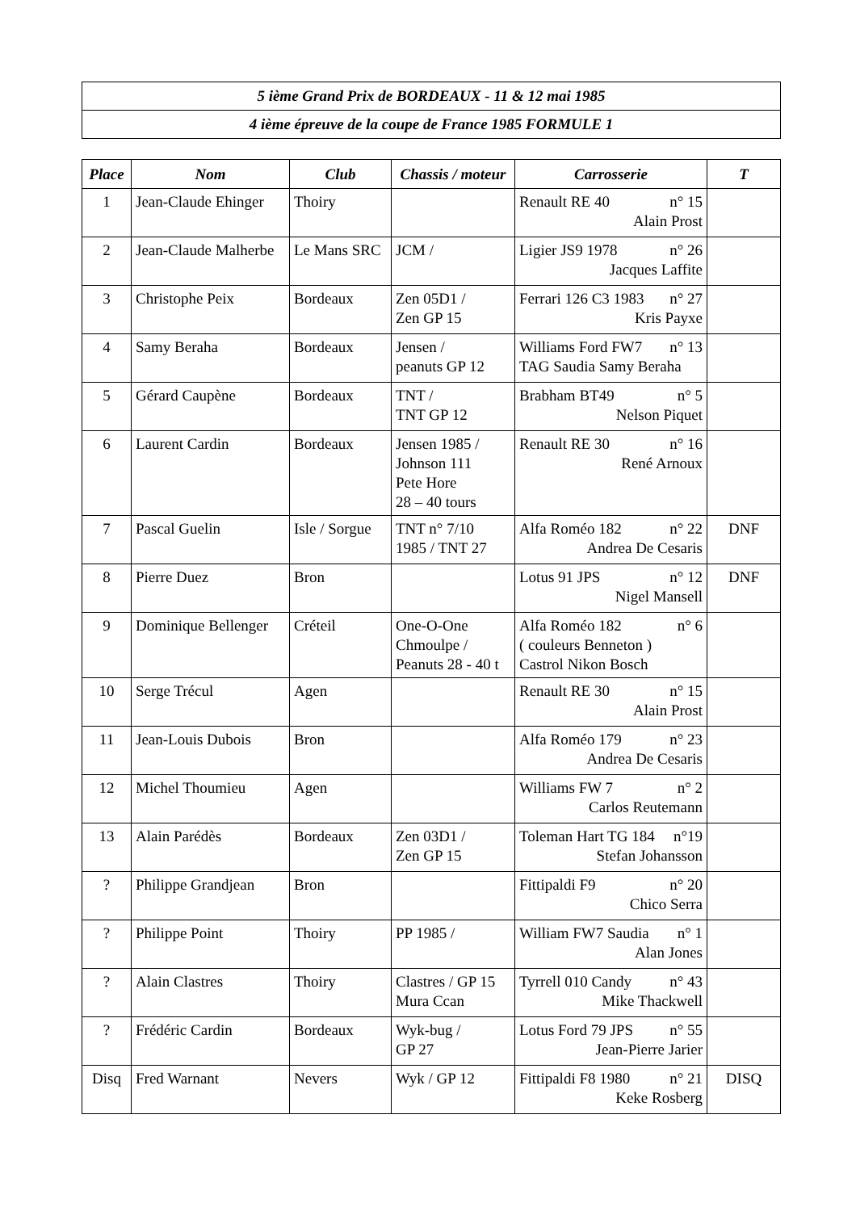| 5 ième Grand Prix de BORDEAUX - 11 & 12 mai 1985 |
| 4 ième épreuve de la coupe de France 1985 FORMULE 1 |
| Place | Nom | Club | Chassis / moteur | Carrosserie | T |
| --- | --- | --- | --- | --- | --- |
| 1 | Jean-Claude Ehinger | Thoiry | | Renault RE 40 n° 15 Alain Prost | |
| 2 | Jean-Claude Malherbe | Le Mans SRC | JCM / | Ligier JS9 1978 n° 26 Jacques Laffite | |
| 3 | Christophe Peix | Bordeaux | Zen 05D1 / Zen GP 15 | Ferrari 126 C3 1983 n° 27 Kris Payxe | |
| 4 | Samy Beraha | Bordeaux | Jensen / peanuts GP 12 | Williams Ford FW7 n° 13 TAG Saudia Samy Beraha | |
| 5 | Gérard Caupène | Bordeaux | TNT / TNT GP 12 | Brabham BT49 n° 5 Nelson Piquet | |
| 6 | Laurent Cardin | Bordeaux | Jensen 1985 / Johnson 111 Pete Hore 28 – 40 tours | Renault RE 30 n° 16 René Arnoux | |
| 7 | Pascal Guelin | Isle / Sorgue | TNT n° 7/10 1985 / TNT 27 | Alfa Roméo 182 n° 22 Andrea De Cesaris | DNF |
| 8 | Pierre Duez | Bron | | Lotus 91 JPS n° 12 Nigel Mansell | DNF |
| 9 | Dominique Bellenger | Créteil | One-O-One Chmoulpe / Peanuts 28 - 40 t | Alfa Roméo 182 n° 6 ( couleurs Benneton ) Castrol Nikon Bosch | |
| 10 | Serge Trécul | Agen | | Renault RE 30 n° 15 Alain Prost | |
| 11 | Jean-Louis Dubois | Bron | | Alfa Roméo 179 n° 23 Andrea De Cesaris | |
| 12 | Michel Thoumieu | Agen | | Williams FW 7 n° 2 Carlos Reutemann | |
| 13 | Alain Parédès | Bordeaux | Zen 03D1 / Zen GP 15 | Toleman Hart TG 184 n°19 Stefan Johansson | |
| ? | Philippe Grandjean | Bron | | Fittipaldi F9 n° 20 Chico Serra | |
| ? | Philippe Point | Thoiry | PP 1985 / | William FW7 Saudia n° 1 Alan Jones | |
| ? | Alain Clastres | Thoiry | Clastres / GP 15 Mura Ccan | Tyrrell 010 Candy n° 43 Mike Thackwell | |
| ? | Frédéric Cardin | Bordeaux | Wyk-bug / GP 27 | Lotus Ford 79 JPS n° 55 Jean-Pierre Jarier | |
| Disq | Fred Warnant | Nevers | Wyk / GP 12 | Fittipaldi F8 1980 n° 21 Keke Rosberg | DISQ |